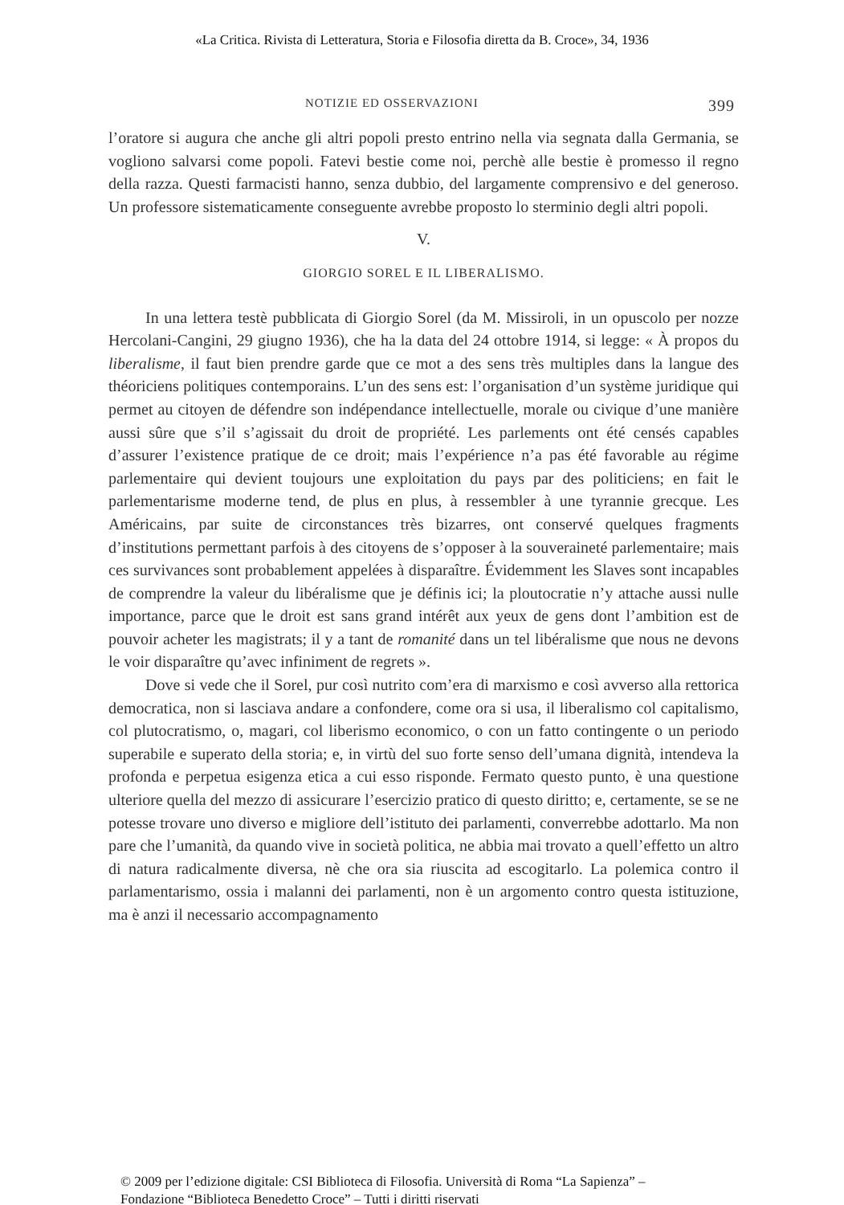«La Critica. Rivista di Letteratura, Storia e Filosofia diretta da B. Croce», 34, 1936
NOTIZIE ED OSSERVAZIONI 399
l’oratore si augura che anche gli altri popoli presto entrino nella via segnata dalla Germania, se vogliono salvarsi come popoli. Fatevi bestie come noi, perchè alle bestie è promesso il regno della razza. Questi farmacisti hanno, senza dubbio, del largamente comprensivo e del generoso. Un professore sistematicamente conseguente avrebbe proposto lo sterminio degli altri popoli.
V.
GIORGIO SOREL E IL LIBERALISMO.
In una lettera testè pubblicata di Giorgio Sorel (da M. Missiroli, in un opuscolo per nozze Hercolani-Cangini, 29 giugno 1936), che ha la data del 24 ottobre 1914, si legge: « À propos du liberalisme, il faut bien prendre garde que ce mot a des sens très multiples dans la langue des théoriciens politiques contemporains. L’un des sens est: l’organisation d’un système juridique qui permet au citoyen de défendre son indépendance intellectuelle, morale ou civique d’une manière aussi sûre que s’il s’agissait du droit de propriété. Les parlements ont été censés capables d’assurer l’existence pratique de ce droit; mais l’expérience n’a pas été favorable au régime parlementaire qui devient toujours une exploitation du pays par des politiciens; en fait le parlementarisme moderne tend, de plus en plus, à ressembler à une tyrannie grecque. Les Américains, par suite de circonstances très bizarres, ont conservé quelques fragments d’institutions permettant parfois à des citoyens de s’opposer à la souveraineté parlementaire; mais ces survivances sont probablement appelées à disparaître. Évidemment les Slaves sont incapables de comprendre la valeur du libéralisme que je définis ici; la ploutocratie n’y attache aussi nulle importance, parce que le droit est sans grand intérêt aux yeux de gens dont l’ambition est de pouvoir acheter les magistrats; il y a tant de romanité dans un tel libéralisme que nous ne devons le voir disparaître qu’avec infiniment de regrets ».
Dove si vede che il Sorel, pur così nutrito com’era di marxismo e così avverso alla rettorica democratica, non si lasciava andare a confondere, come ora si usa, il liberalismo col capitalismo, col plutocratismo, o, magari, col liberismo economico, o con un fatto contingente o un periodo superabile e superato della storia; e, in virtù del suo forte senso dell’umana dignità, intendeva la profonda e perpetua esigenza etica a cui esso risponde. Fermato questo punto, è una questione ulteriore quella del mezzo di assicurare l’esercizio pratico di questo diritto; e, certamente, se se ne potesse trovare uno diverso e migliore dell’istituto dei parlamenti, converrebbe adottarlo. Ma non pare che l’umanità, da quando vive in società politica, ne abbia mai trovato a quell’effetto un altro di natura radicalmente diversa, nè che ora sia riuscita ad escogitarlo. La polemica contro il parlamentarismo, ossia i malanni dei parlamenti, non è un argomento contro questa istituzione, ma è anzi il necessario accompagnamento
© 2009 per l’edizione digitale: CSI Biblioteca di Filosofia. Università di Roma “La Sapienza” –
Fondazione “Biblioteca Benedetto Croce” – Tutti i diritti riservati